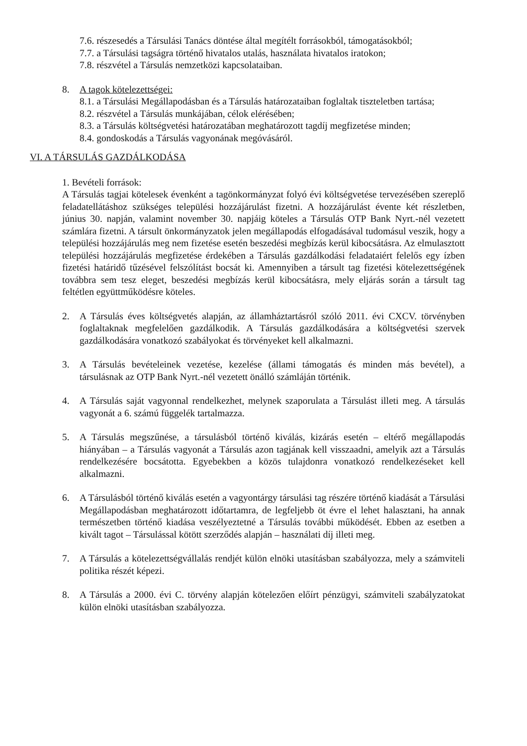7.6. részesedés a Társulási Tanács döntése által megítélt forrásokból, támogatásokból;
7.7. a Társulási tagságra történő hivatalos utalás, használata hivatalos iratokon;
7.8. részvétel a Társulás nemzetközi kapcsolataiban.
8. A tagok kötelezettségei:
8.1. a Társulási Megállapodásban és a Társulás határozataiban foglaltak tiszteletben tartása;
8.2. részvétel a Társulás munkájában, célok elérésében;
8.3. a Társulás költségvetési határozatában meghatározott tagdíj megfizetése minden;
8.4. gondoskodás a Társulás vagyonának megóvásáról.
VI. A TÁRSULÁS GAZDÁLKODÁSA
1. Bevételi források:
A Társulás tagjai kötelesek évenként a tagönkormányzat folyó évi költségvetése tervezésében szereplő feladatellátáshoz szükséges települési hozzájárulást fizetni. A hozzájárulást évente két részletben, június 30. napján, valamint november 30. napjáig köteles a Társulás OTP Bank Nyrt.-nél vezetett számlára fizetni. A társult önkormányzatok jelen megállapodás elfogadásával tudomásul veszik, hogy a települési hozzájárulás meg nem fizetése esetén beszedési megbízás kerül kibocsátásra. Az elmulasztott települési hozzájárulás megfizetése érdekében a Társulás gazdálkodási feladataiért felelős egy ízben fizetési határidő tűzésével felszólítást bocsát ki. Amennyiben a társult tag fizetési kötelezettségének továbbra sem tesz eleget, beszedési megbízás kerül kibocsátásra, mely eljárás során a társult tag feltétlen együttműködésre köteles.
2. A Társulás éves költségvetés alapján, az államháztartásról szóló 2011. évi CXCV. törvényben foglaltaknak megfelelően gazdálkodik. A Társulás gazdálkodására a költségvetési szervek gazdálkodására vonatkozó szabályokat és törvényeket kell alkalmazni.
3. A Társulás bevételeinek vezetése, kezelése (állami támogatás és minden más bevétel), a társulásnak az OTP Bank Nyrt.-nél vezetett önálló számláján történik.
4. A Társulás saját vagyonnal rendelkezhet, melynek szaporulata a Társulást illeti meg. A társulás vagyonát a 6. számú függelék tartalmazza.
5. A Társulás megszűnése, a társulásból történő kiválás, kizárás esetén – eltérő megállapodás hiányában – a Társulás vagyonát a Társulás azon tagjának kell visszaadni, amelyik azt a Társulás rendelkezésére bocsátotta. Egyebekben a közös tulajdonra vonatkozó rendelkezéseket kell alkalmazni.
6. A Társulásból történő kiválás esetén a vagyontárgy társulási tag részére történő kiadását a Társulási Megállapodásban meghatározott időtartamra, de legfeljebb öt évre el lehet halasztani, ha annak természetben történő kiadása veszélyeztetné a Társulás további működését. Ebben az esetben a kivált tagot – Társulással kötött szerződés alapján – használati díj illeti meg.
7. A Társulás a kötelezettségvállalás rendjét külön elnöki utasításban szabályozza, mely a számviteli politika részét képezi.
8. A Társulás a 2000. évi C. törvény alapján kötelezően előírt pénzügyi, számviteli szabályzatokat külön elnöki utasításban szabályozza.